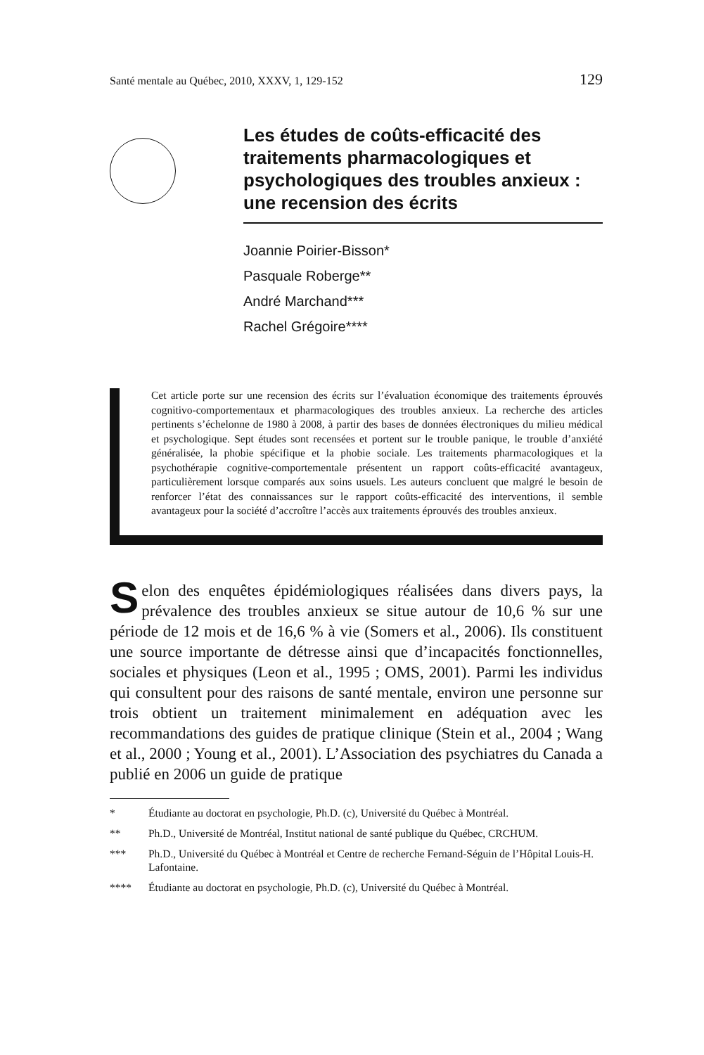Santé mentale au Québec, 2010, XXXV, 1, 129-152 129
Les études de coûts-efficacité des traitements pharmacologiques et psychologiques des troubles anxieux : une recension des écrits
Joannie Poirier-Bisson*
Pasquale Roberge**
André Marchand***
Rachel Grégoire****
Cet article porte sur une recension des écrits sur l’évaluation économique des traitements éprouvés cognitivo-comportementaux et pharmacologiques des troubles anxieux. La recherche des articles pertinents s’échelonne de 1980 à 2008, à partir des bases de données électroniques du milieu médical et psychologique. Sept études sont recensées et portent sur le trouble panique, le trouble d’anxiété généralisée, la phobie spécifique et la phobie sociale. Les traitements pharmacologiques et la psychothérapie cognitive-comportementale présentent un rapport coûts-efficacité avantageux, particulièrement lorsque comparés aux soins usuels. Les auteurs concluent que malgré le besoin de renforcer l’état des connaissances sur le rapport coûts-efficacité des interventions, il semble avantageux pour la société d’accroître l’accès aux traitements éprouvés des troubles anxieux.
Selon des enquêtes épidémiologiques réalisées dans divers pays, la prévalence des troubles anxieux se situe autour de 10,6 % sur une période de 12 mois et de 16,6 % à vie (Somers et al., 2006). Ils constituent une source importante de détresse ainsi que d’incapacités fonctionnelles, sociales et physiques (Leon et al., 1995 ; OMS, 2001). Parmi les individus qui consultent pour des raisons de santé mentale, environ une personne sur trois obtient un traitement minimalement en adéquation avec les recommandations des guides de pratique clinique (Stein et al., 2004 ; Wang et al., 2000 ; Young et al., 2001). L’Association des psychiatres du Canada a publié en 2006 un guide de pratique
* Étudiante au doctorat en psychologie, Ph.D. (c), Université du Québec à Montréal.
** Ph.D., Université de Montréal, Institut national de santé publique du Québec, CRCHUM.
*** Ph.D., Université du Québec à Montréal et Centre de recherche Fernand-Séguin de l’Hôpital Louis-H. Lafontaine.
**** Étudiante au doctorat en psychologie, Ph.D. (c), Université du Québec à Montréal.